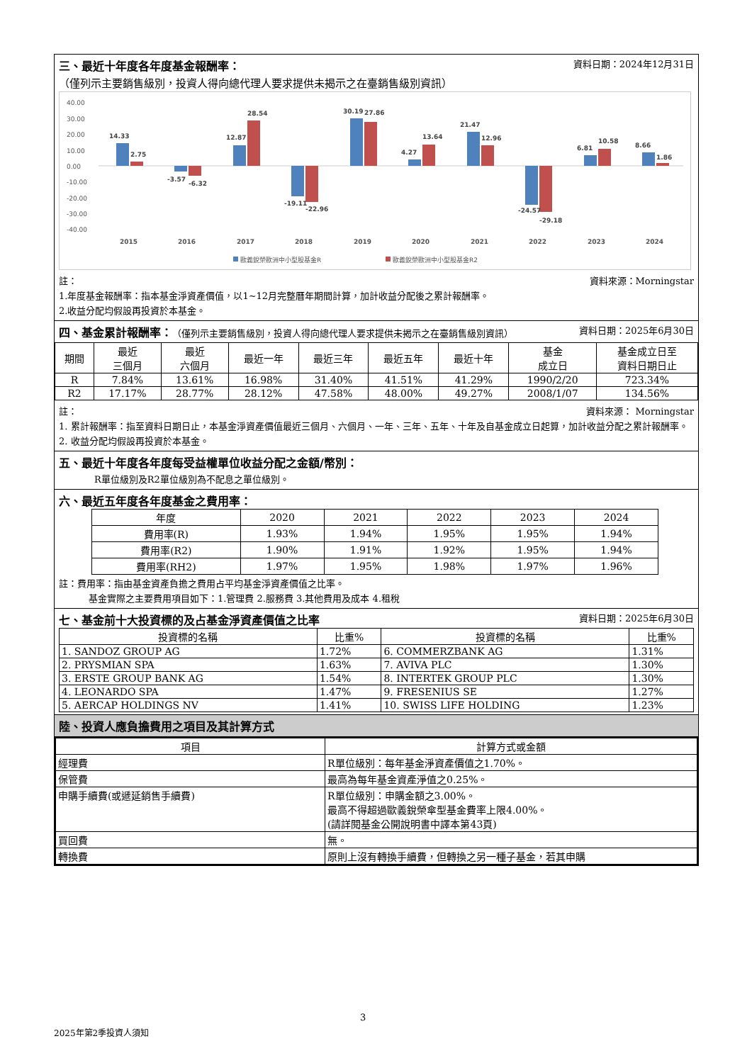三、最近十年度各年度基金報酬率：
資料日期：2024年12月31日
（僅列示主要銷售級別，投資人得向總代理人要求提供未揭示之在臺銷售級別資訊）
40.00
30.00
20.00
10.00
0.00
-10.00
-20.00
-30.00
-40.00
14.33
2.75
-3.57
-6.32
12.87
28.54
-19.11
-22.96
30.19
27.86
4.27
13.64
21.47
12.96
-24.57
-29.18
6.81
10.58
8.66
1.86
2015
2016
2017
2018
2019
2020
2021
2022
2023
2024
歐義銳榮歐洲中小型股基金R
歐義銳榮歐洲中小型股基金R2
註： 資料來源：Morningstar
1.年度基金報酬率：指本基金淨資產價值，以1~12月完整曆年期間計算，加計收益分配後之累計報酬率。
2.收益分配均假設再投資於本基金。
四、基金累計報酬率：
（僅列示主要銷售級別，投資人得向總代理人要求提供未揭示之在臺銷售級別資訊） 資料日期：2025年6月30日
| 期間 | 最近 三個月 | 最近 六個月 | 最近一年 | 最近三年 | 最近五年 | 最近十年 | 基金 成立日 | 基金成立日至 資料日期日止 |
| R | 7.84% | 13.61% | 16.98% | 31.40% | 41.51% | 41.29% | 1990/2/20 | 723.34% |
| R2 | 17.17% | 28.77% | 28.12% | 47.58% | 48.00% | 49.27% | 2008/1/07 | 134.56% |
註： 資料來源： Morningstar
1. 累計報酬率：指至資料日期日止，本基金淨資產價值最近三個月、六個月、一年、三年、五年、十年及自基金成立日起算，加計收益分配之累計報酬率。
2. 收益分配均假設再投資於本基金。
五、最近十年度各年度每受益權單位收益分配之金額/幣別：
R單位級別及R2單位級別為不配息之單位級別。
六、最近五年度各年度基金之費用率：
| 年度 | 2020 | 2021 | 2022 | 2023 | 2024 |
| 費用率(R) | 1.93% | 1.94% | 1.95% | 1.95% | 1.94% |
| 費用率(R2) | 1.90% | 1.91% | 1.92% | 1.95% | 1.94% |
| 費用率(RH2) | 1.97% | 1.95% | 1.98% | 1.97% | 1.96% |
註：費用率：指由基金資產負擔之費用占平均基金淨資產價值之比率。
基金實際之主要費用項目如下：1.管理費 2.服務費 3.其他費用及成本 4.租稅
七、基金前十大投資標的及占基金淨資產價值之比率
資料日期：2025年6月30日
| 投資標的名稱 | 比重% | 投資標的名稱 | 比重% |
| 1. SANDOZ GROUP AG | 1.72% | 6. COMMERZBANK AG | 1.31% |
| 2. PRYSMIAN SPA | 1.63% | 7. AVIVA PLC | 1.30% |
| 3. ERSTE GROUP BANK AG | 1.54% | 8. INTERTEK GROUP PLC | 1.30% |
| 4. LEONARDO SPA | 1.47% | 9. FRESENIUS SE | 1.27% |
| 5. AERCAP HOLDINGS NV | 1.41% | 10. SWISS LIFE HOLDING | 1.23% |
陸、投資人應負擔費用之項目及其計算方式
| 項目 | 計算方式或金額 |
| 經理費 | R單位級別：每年基金淨資產價值之1.70%。 |
| 保管費 | 最高為每年基金資產淨值之0.25%。 |
| 申購手續費(或遞延銷售手續費) | R單位級別：申購金額之3.00%。 最高不得超過歐義銳榮傘型基金費率上限4.00%。 (請詳閱基金公開說明書中譯本第43頁) |
| 買回費 | 無。 |
| 轉換費 | 原則上沒有轉換手續費，但轉換之另一種子基金，若其申購 |
3
2025年第2季投資人須知